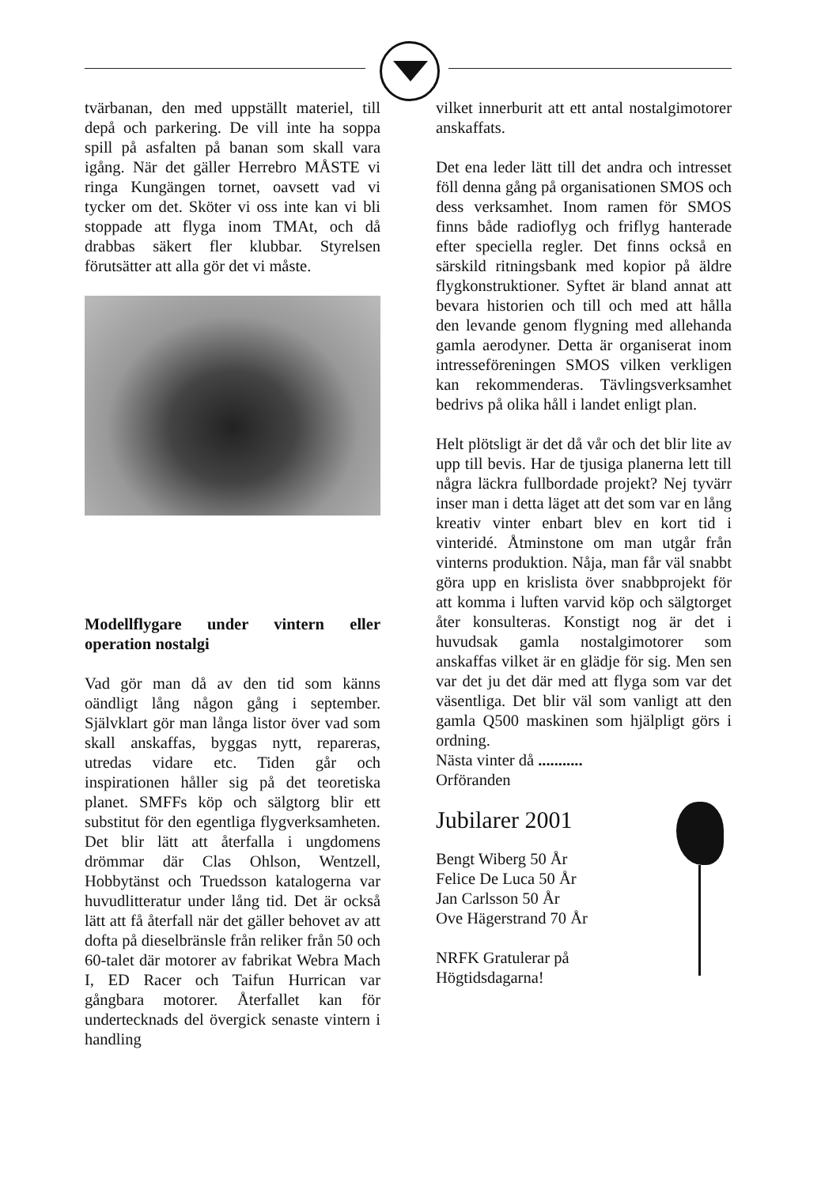tvärbanan, den med uppställt materiel, till depå och parkering. De vill inte ha soppa spill på asfalten på banan som skall vara igång. När det gäller Herrebro MÅSTE vi ringa Kungängen tornet, oavsett vad vi tycker om det. Sköter vi oss inte kan vi bli stoppade att flyga inom TMAt, och då drabbas säkert fler klubbar. Styrelsen förutsätter att alla gör det vi måste.
Modellflygare under vintern eller operation nostalgi
Vad gör man då av den tid som känns oändligt lång någon gång i september. Självklart gör man långa listor över vad som skall anskaffas, byggas nytt, repareras, utredas vidare etc. Tiden går och inspirationen håller sig på det teoretiska planet. SMFFs köp och sälgtorg blir ett substitut för den egentliga flygverksamheten. Det blir lätt att återfalla i ungdomens drömmar där Clas Ohlson, Wentzell, Hobbytänst och Truedsson katalogerna var huvudlitteratur under lång tid. Det är också lätt att få återfall när det gäller behovet av att dofta på dieselbränsle från reliker från 50 och 60-talet där motorer av fabrikat Webra Mach I, ED Racer och Taifun Hurrican var gångbara motorer. Återfallet kan för undertecknads del övergick senaste vintern i handling
vilket innerburit att ett antal nostalgimotorer anskaffats.
Det ena leder lätt till det andra och intresset föll denna gång på organisationen SMOS och dess verksamhet. Inom ramen för SMOS finns både radioflyg och friflyg hanterade efter speciella regler. Det finns också en särskild ritningsbank med kopior på äldre flygkonstruktioner. Syftet är bland annat att bevara historien och till och med att hålla den levande genom flygning med allehanda gamla aerodyner. Detta är organiserat inom intresseföreningen SMOS vilken verkligen kan rekommenderas. Tävlingsverksamhet bedrivs på olika håll i landet enligt plan.
Helt plötsligt är det då vår och det blir lite av upp till bevis. Har de tjusiga planerna lett till några läckra fullbordade projekt? Nej tyvärr inser man i detta läget att det som var en lång kreativ vinter enbart blev en kort tid i vinteridé. Åtminstone om man utgår från vinterns produktion. Nåja, man får väl snabbt göra upp en krislista över snabbprojekt för att komma i luften varvid köp och sälgtorget åter konsulteras. Konstigt nog är det i huvudsak gamla nostalgimotorer som anskaffas vilket är en glädje för sig. Men sen var det ju det där med att flyga som var det väsentliga. Det blir väl som vanligt att den gamla Q500 maskinen som hjälpligt görs i ordning.
Nästa vinter då ...........
Orföranden
Jubilarer 2001
Bengt Wiberg 50 År
Felice De Luca 50 År
Jan Carlsson 50 År
Ove Hägerstrand 70 År
NRFK Gratulerar på Högtidsdagarna!